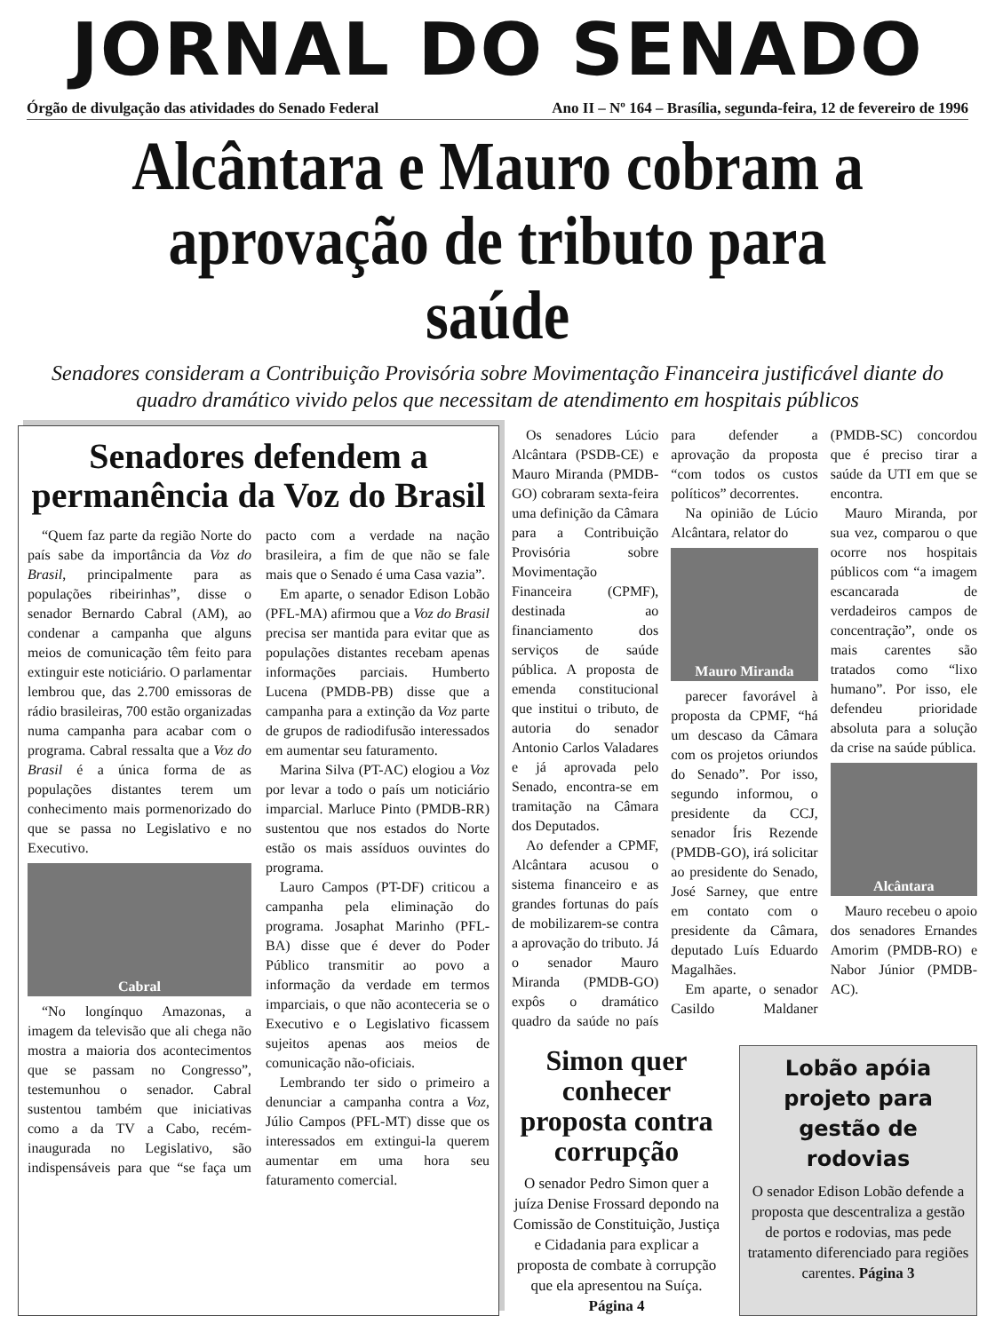JORNAL DO SENADO
Órgão de divulgação das atividades do Senado Federal Ano II – Nº 164 – Brasília, segunda-feira, 12 de fevereiro de 1996
Alcântara e Mauro cobram a aprovação de tributo para saúde
Senadores consideram a Contribuição Provisória sobre Movimentação Financeira justificável diante do quadro dramático vivido pelos que necessitam de atendimento em hospitais públicos
Senadores defendem a permanência da Voz do Brasil
“Quem faz parte da região Norte do país sabe da importância da Voz do Brasil, principalmente para as populações ribeirinhas”, disse o senador Bernardo Cabral (AM), ao condenar a campanha que alguns meios de comunicação têm feito para extinguir este noticiário. O parlamentar lembrou que, das 2.700 emissoras de rádio brasileiras, 700 estão organizadas numa campanha para acabar com o programa. Cabral ressalta que a Voz do Brasil é a única forma de as populações distantes terem um conhecimento mais pormenorizado do que se passa no Legislativo e no Executivo.
Cabral
“No longínquo Amazonas, a imagem da televisão que ali chega não mostra a maioria dos acontecimentos que se passam no Congresso”, testemunhou o senador. Cabral sustentou também que iniciativas como a da TV a Cabo, recém-inaugurada no Legislativo, são indispensáveis para que “se faça um pacto com a verdade na nação brasileira, a fim de que não se fale mais que o Senado é uma Casa vazia”.
Em aparte, o senador Edison Lobão (PFL-MA) afirmou que a Voz do Brasil precisa ser mantida para evitar que as populações distantes recebam apenas informações parciais. Humberto Lucena (PMDB-PB) disse que a campanha para a extinção da Voz parte de grupos de radiodifusão interessados em aumentar seu faturamento.
Marina Silva (PT-AC) elogiou a Voz por levar a todo o país um noticiário imparcial. Marluce Pinto (PMDB-RR) sustentou que nos estados do Norte estão os mais assíduos ouvintes do programa.
Lauro Campos (PT-DF) criticou a campanha pela eliminação do programa. Josaphat Marinho (PFL-BA) disse que é dever do Poder Público transmitir ao povo a informação da verdade em termos imparciais, o que não aconteceria se o Executivo e o Legislativo ficassem sujeitos apenas aos meios de comunicação não-oficiais.
Lembrando ter sido o primeiro a denunciar a campanha contra a Voz, Júlio Campos (PFL-MT) disse que os interessados em extingui-la querem aumentar em uma hora seu faturamento comercial.
Os senadores Lúcio Alcântara (PSDB-CE) e Mauro Miranda (PMDB-GO) cobraram sexta-feira uma definição da Câmara para a Contribuição Provisória sobre Movimentação Financeira (CPMF), destinada ao financiamento dos serviços de saúde pública. A proposta de emenda constitucional que institui o tributo, de autoria do senador Antonio Carlos Valadares e já aprovada pelo Senado, encontra-se em tramitação na Câmara dos Deputados.
Ao defender a CPMF, Alcântara acusou o sistema financeiro e as grandes fortunas do país de mobilizarem-se contra a aprovação do tributo. Já o senador Mauro Miranda (PMDB-GO) expôs o dramático quadro da saúde no país para defender a aprovação da proposta “com todos os custos políticos” decorrentes.
Na opinião de Lúcio Alcântara, relator do
Mauro Miranda
parecer favorável à proposta da CPMF, “há um descaso da Câmara com os projetos oriundos do Senado”. Por isso, segundo informou, o presidente da CCJ, senador Íris Rezende (PMDB-GO), irá solicitar ao presidente do Senado, José Sarney, que entre em contato com o presidente da Câmara, deputado Luís Eduardo Magalhães.
Em aparte, o senador Casildo Maldaner (PMDB-SC) concordou que é preciso tirar a saúde da UTI em que se encontra.
Mauro Miranda, por sua vez, comparou o que ocorre nos hospitais públicos com “a imagem escancarada de verdadeiros campos de concentração”, onde os mais carentes são tratados como “lixo humano”. Por isso, ele defendeu prioridade absoluta para a solução da crise na saúde pública.
Alcântara
Mauro recebeu o apoio dos senadores Ernandes Amorim (PMDB-RO) e Nabor Júnior (PMDB-AC).
Simon quer conhecer proposta contra corrupção
O senador Pedro Simon quer a juíza Denise Frossard depondo na Comissão de Constituição, Justiça e Cidadania para explicar a proposta de combate à corrupção que ela apresentou na Suíça. Página 4
Lobão apóia projeto para gestão de rodovias
O senador Edison Lobão defende a proposta que descentraliza a gestão de portos e rodovias, mas pede tratamento diferenciado para regiões carentes. Página 3